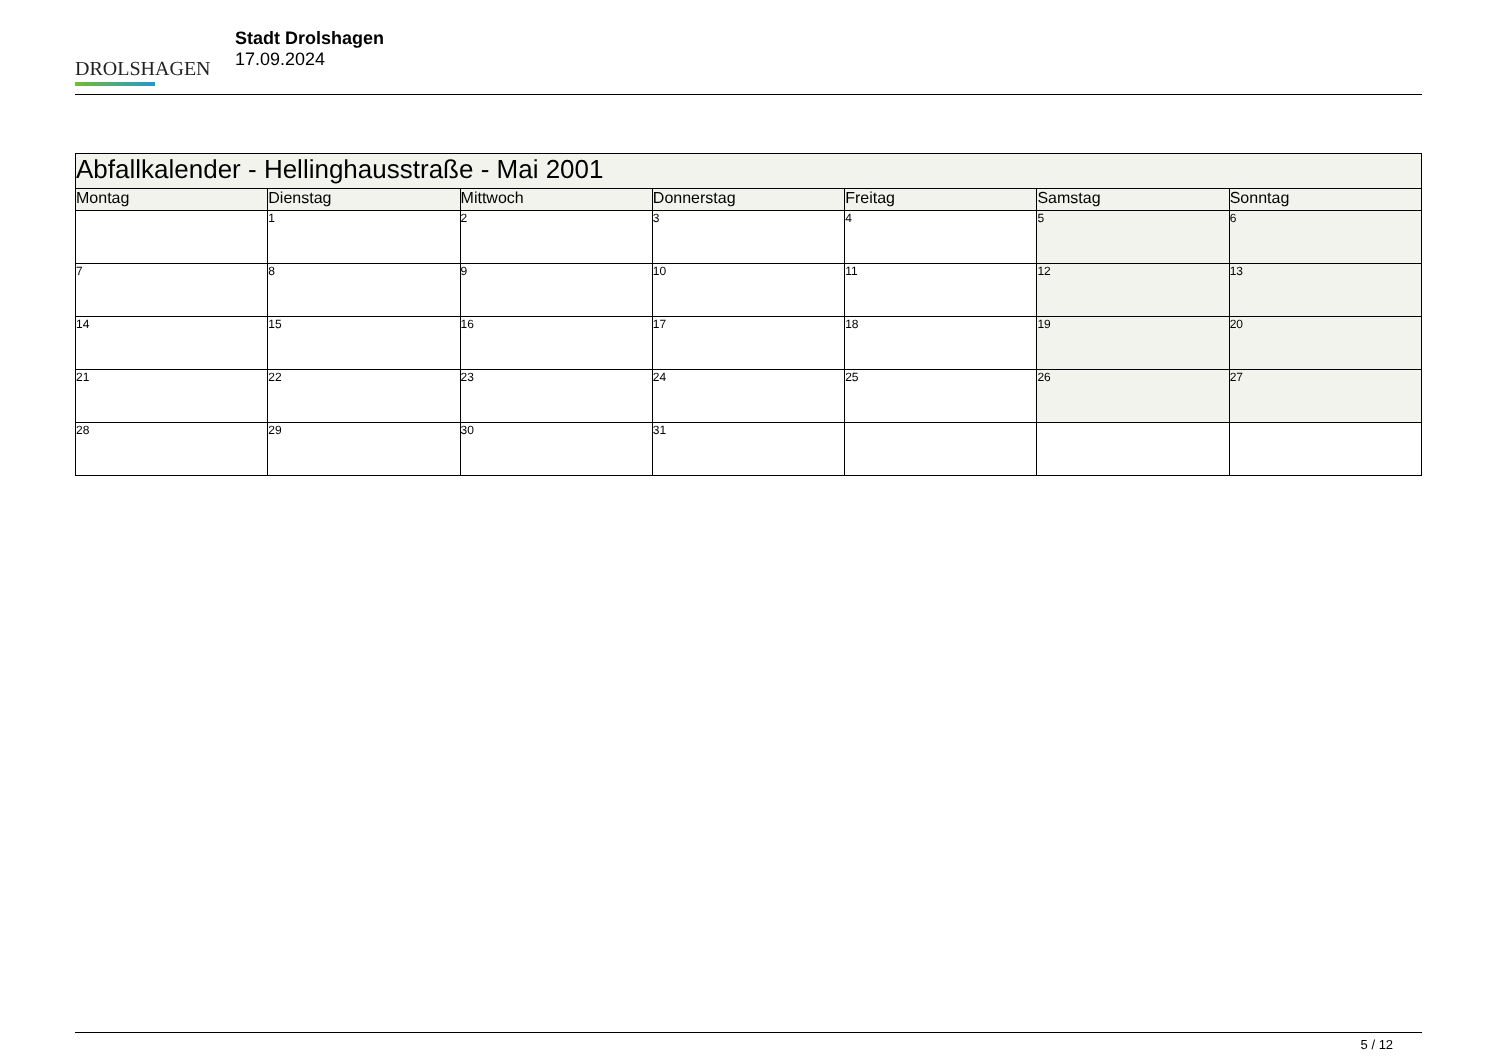DROLSHAGEN
Stadt Drolshagen
17.09.2024
| Abfallkalender - Hellinghausstraße - Mai 2001 | | | | | | |
| Montag | Dienstag | Mittwoch | Donnerstag | Freitag | Samstag | Sonntag |
| | 1 | 2 | 3 | 4 | 5 | 6 |
| 7 | 8 | 9 | 10 | 11 | 12 | 13 |
| 14 | 15 | 16 | 17 | 18 | 19 | 20 |
| 21 | 22 | 23 | 24 | 25 | 26 | 27 |
| 28 | 29 | 30 | 31 | | | |
5 / 12